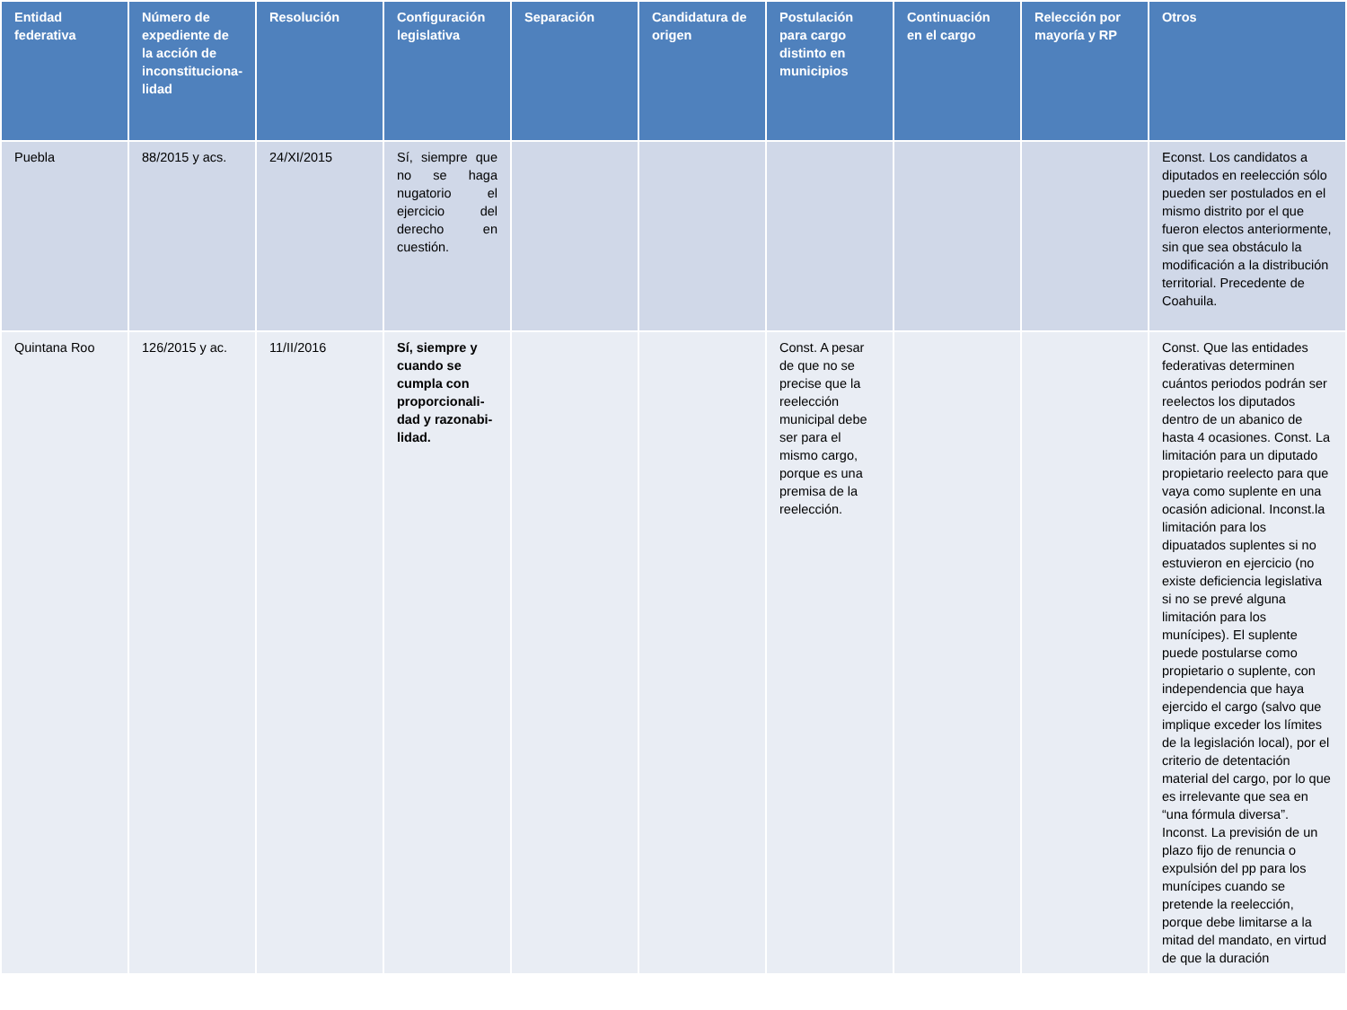| Entidad federativa | Número de expediente de la acción de inconstituciona-lidad | Resolución | Configuración legislativa | Separación | Candidatura de origen | Postulación para cargo distinto en municipios | Continuación en el cargo | Relección por mayoría y RP | Otros |
| --- | --- | --- | --- | --- | --- | --- | --- | --- | --- |
| Puebla | 88/2015 y acs. | 24/XI/2015 | Sí, siempre que no se haga nugatorio el ejercicio del derecho en cuestión. | | | | | | Econst. Los candidatos a diputados en reelección sólo pueden ser postulados en el mismo distrito por el que fueron electos anteriormente, sin que sea obstáculo la modificación a la distribución territorial. Precedente de Coahuila. |
| Quintana Roo | 126/2015 y ac. | 11/II/2016 | Sí, siempre y cuando se cumpla con proporcionali-dad y razonabi-lidad. | | | Const. A pesar de que no se precise que la reelección municipal debe ser para el mismo cargo, porque es una premisa de la reelección. | | | Const. Que las entidades federativas determinen cuántos periodos podrán ser reelectos los diputados dentro de un abanico de hasta 4 ocasiones. Const. La limitación para un diputado propietario reelecto para que vaya como suplente en una ocasión adicional. Inconst.la limitación para los dipuatados suplentes si no estuvieron en ejercicio (no existe deficiencia legislativa si no se prevé alguna limitación para los munícipes). El suplente puede postularse como propietario o suplente, con independencia que haya ejercido el cargo (salvo que implique exceder los límites de la legislación local), por el criterio de detentación material del cargo, por lo que es irrelevante que sea en “una fórmula diversa”. Inconst. La previsión de un plazo fijo de renuncia o expulsión del pp para los munícipes cuando se pretende la reelección, porque debe limitarse a la mitad del mandato, en virtud de que la duración |